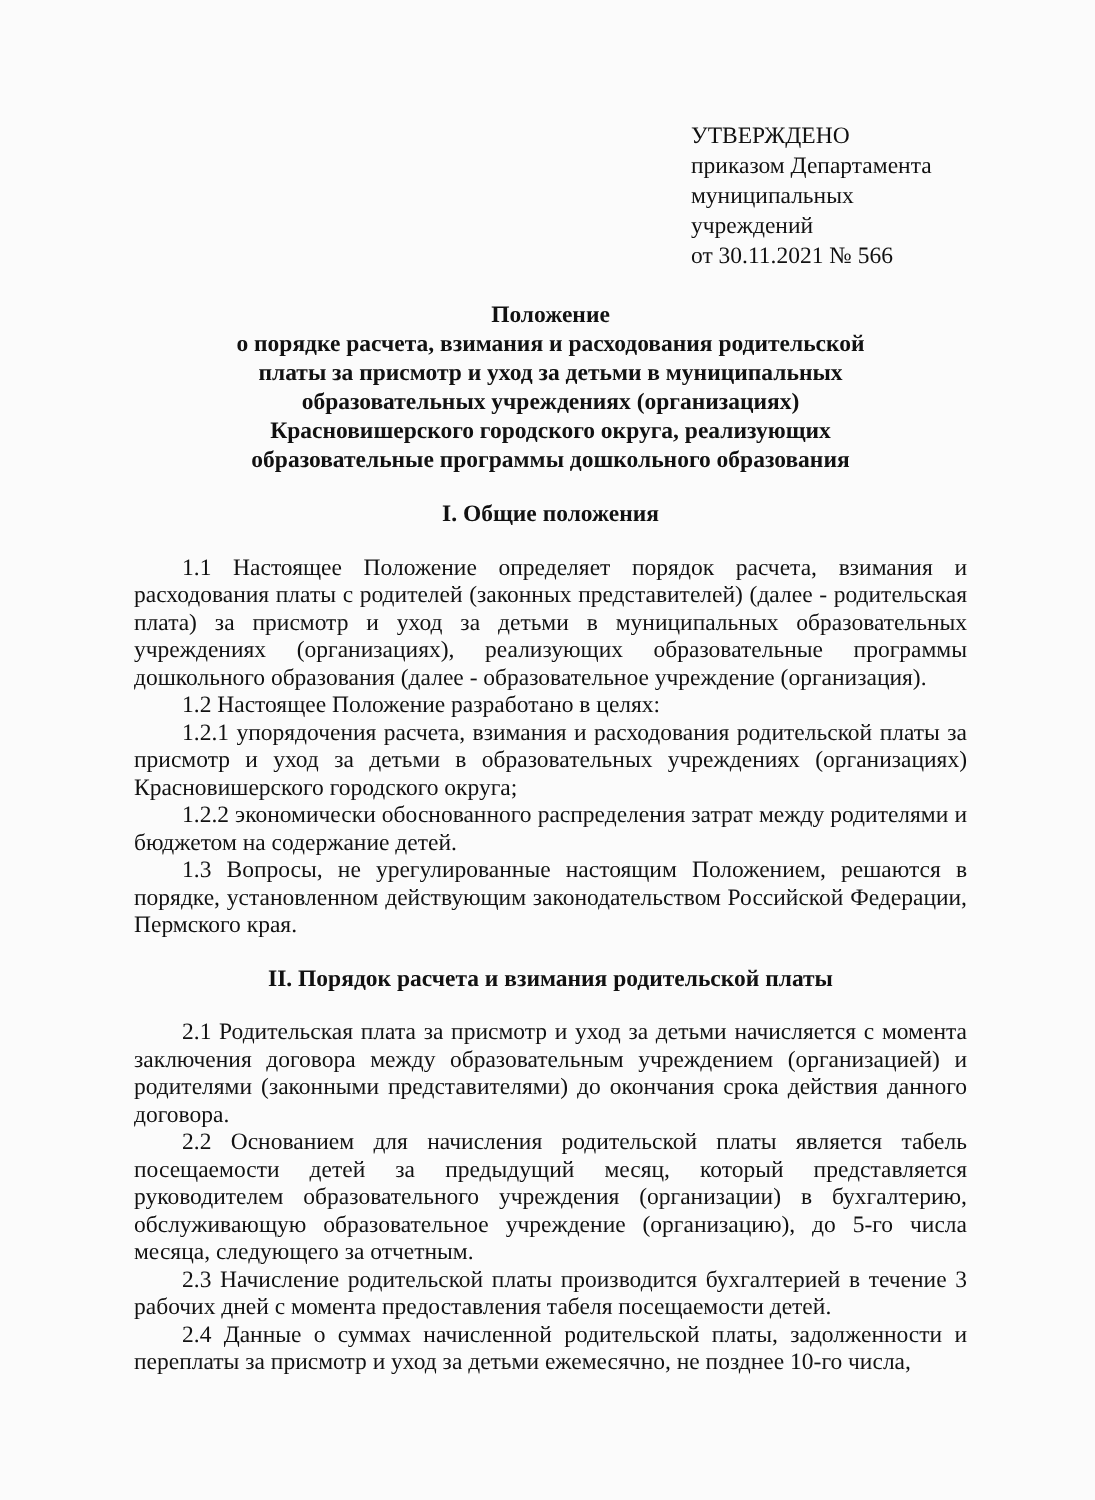УТВЕРЖДЕНО
приказом Департамента
муниципальных
учреждений
от 30.11.2021 № 566
Положение
о порядке расчета, взимания и расходования родительской
платы за присмотр и уход за детьми в муниципальных
образовательных учреждениях (организациях)
Красновишерского городского округа, реализующих
образовательные программы дошкольного образования
I. Общие положения
1.1 Настоящее Положение определяет порядок расчета, взимания и расходования платы с родителей (законных представителей) (далее - родительская плата) за присмотр и уход за детьми в муниципальных образовательных учреждениях (организациях), реализующих образовательные программы дошкольного образования (далее - образовательное учреждение (организация).
1.2 Настоящее Положение разработано в целях:
1.2.1 упорядочения расчета, взимания и расходования родительской платы за присмотр и уход за детьми в образовательных учреждениях (организациях) Красновишерского городского округа;
1.2.2 экономически обоснованного распределения затрат между родителями и бюджетом на содержание детей.
1.3 Вопросы, не урегулированные настоящим Положением, решаются в порядке, установленном действующим законодательством Российской Федерации, Пермского края.
II. Порядок расчета и взимания родительской платы
2.1 Родительская плата за присмотр и уход за детьми начисляется с момента заключения договора между образовательным учреждением (организацией) и родителями (законными представителями) до окончания срока действия данного договора.
2.2 Основанием для начисления родительской платы является табель посещаемости детей за предыдущий месяц, который представляется руководителем образовательного учреждения (организации) в бухгалтерию, обслуживающую образовательное учреждение (организацию), до 5-го числа месяца, следующего за отчетным.
2.3 Начисление родительской платы производится бухгалтерией в течение 3 рабочих дней с момента предоставления табеля посещаемости детей.
2.4 Данные о суммах начисленной родительской платы, задолженности и переплаты за присмотр и уход за детьми ежемесячно, не позднее 10-го числа,